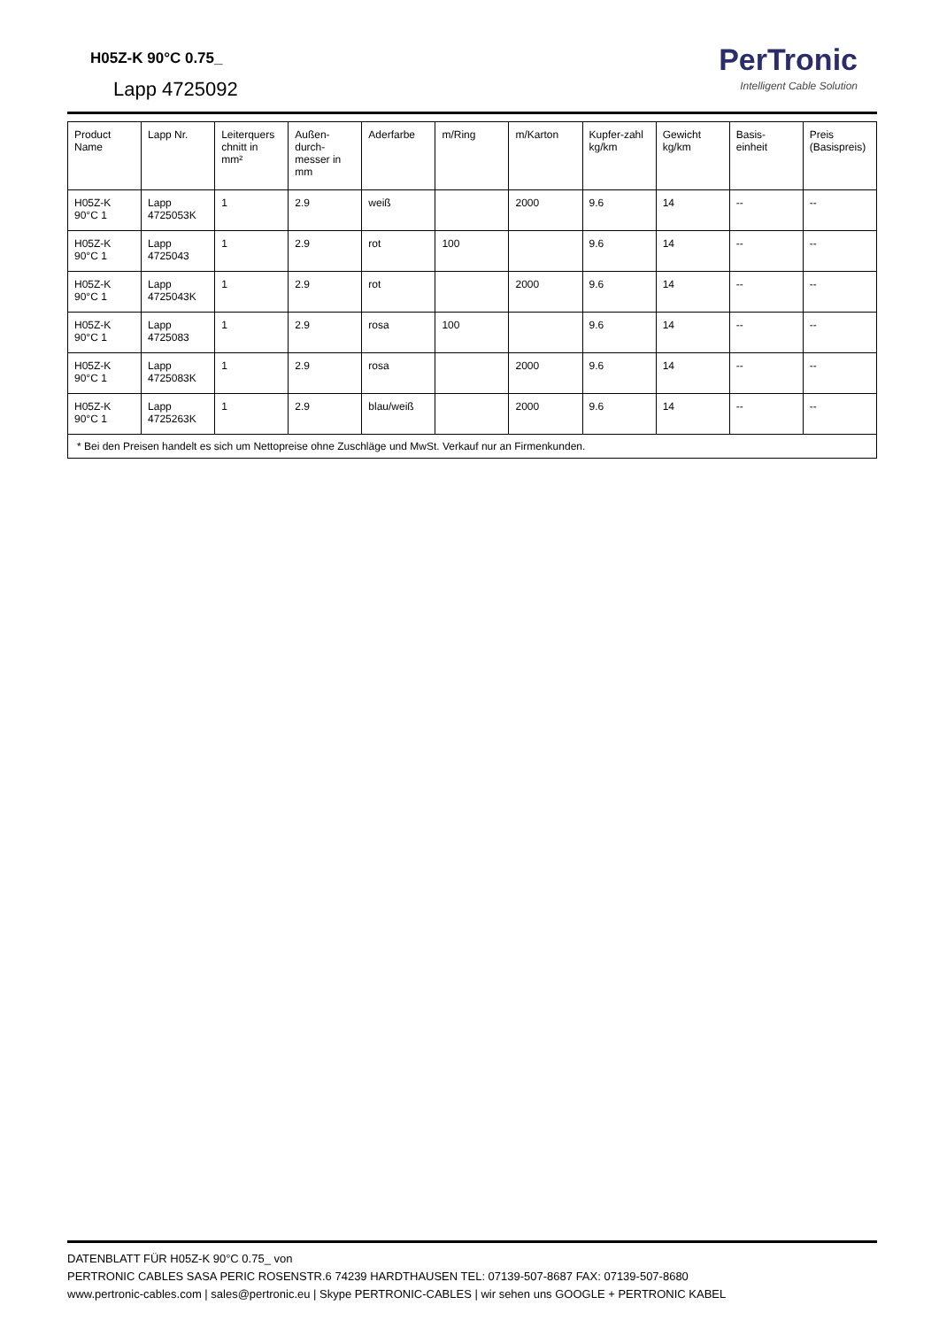H05Z-K 90°C 0.75_
Lapp 4725092
PerTronic
Intelligent Cable Solution
| Product Name | Lapp Nr. | Leiterquers chnitt in mm² | Außen-durch-messer in mm | Aderfarbe | m/Ring | m/Karton | Kupfer-zahl kg/km | Gewicht kg/km | Basis-einheit | Preis (Basispreis) |
| --- | --- | --- | --- | --- | --- | --- | --- | --- | --- | --- |
| H05Z-K 90°C 1 | Lapp 4725053K | 1 | 2.9 | weiß | | 2000 | 9.6 | 14 | -- | -- |
| H05Z-K 90°C 1 | Lapp 4725043 | 1 | 2.9 | rot | 100 | | 9.6 | 14 | -- | -- |
| H05Z-K 90°C 1 | Lapp 4725043K | 1 | 2.9 | rot | | 2000 | 9.6 | 14 | -- | -- |
| H05Z-K 90°C 1 | Lapp 4725083 | 1 | 2.9 | rosa | 100 | | 9.6 | 14 | -- | -- |
| H05Z-K 90°C 1 | Lapp 4725083K | 1 | 2.9 | rosa | | 2000 | 9.6 | 14 | -- | -- |
| H05Z-K 90°C 1 | Lapp 4725263K | 1 | 2.9 | blau/weiß | | 2000 | 9.6 | 14 | -- | -- |
| * Bei den Preisen handelt es sich um Nettopreise ohne Zuschläge und MwSt. Verkauf nur an Firmenkunden. | | | | | | | | | | |
DATENBLATT FÜR H05Z-K 90°C 0.75_ von
PERTRONIC CABLES SASA PERIC ROSENSTR.6 74239 HARDTHAUSEN TEL: 07139-507-8687 FAX: 07139-507-8680
www.pertronic-cables.com | sales@pertronic.eu | Skype PERTRONIC-CABLES | wir sehen uns GOOGLE + PERTRONIC KABEL